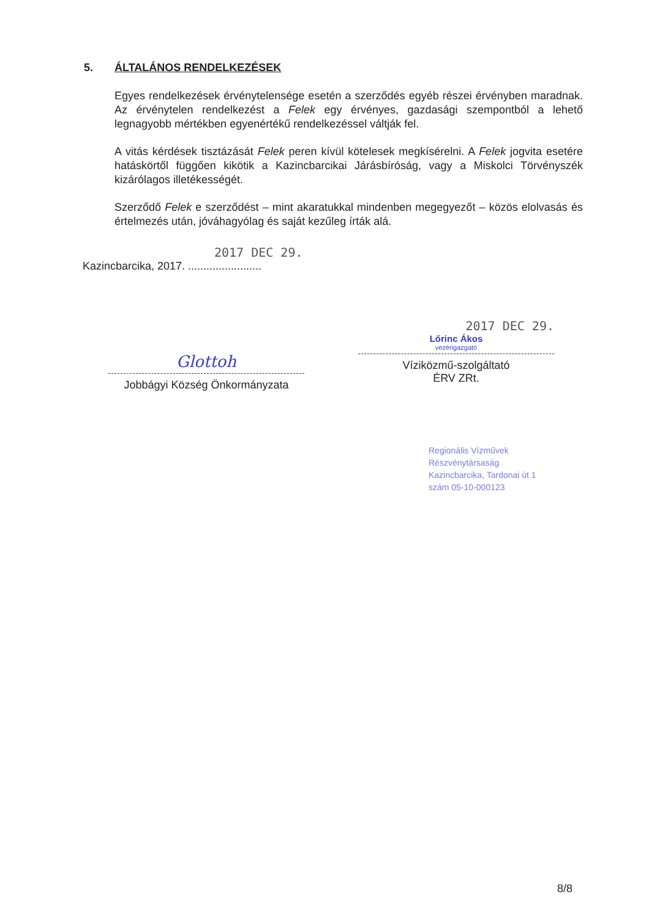5. ÁLTALÁNOS RENDELKEZÉSEK
Egyes rendelkezések érvénytelensége esetén a szerződés egyéb részei érvényben maradnak. Az érvénytelen rendelkezést a Felek egy érvényes, gazdasági szempontból a lehető legnagyobb mértékben egyenértékű rendelkezéssel váltják fel.
A vitás kérdések tisztázását Felek peren kívül kötelesek megkísérelni. A Felek jogvita esetére hatáskörtől függően kikötik a Kazincbarcikai Járásbíróság, vagy a Miskolci Törvényszék kizárólagos illetékességét.
Szerződő Felek e szerződést – mint akaratukkal mindenben megegyezőt – közös elolvasás és értelmezés után, jóváhagyólag és saját kezűleg írták alá.
2017 DEC 29.
Kazincbarcika, 2017. ........................
Glottoh
Jobbágyi Község Önkormányzata
2017 DEC 29.
Lőrinc Ákos
vezérigazgató
Víziközmű-szolgáltató
ÉRV ZRt.
Regionális Vízművek
Részvénytársaság
Kazincbarcika, Tardonai út 1
szám 05-10-000123
8/8